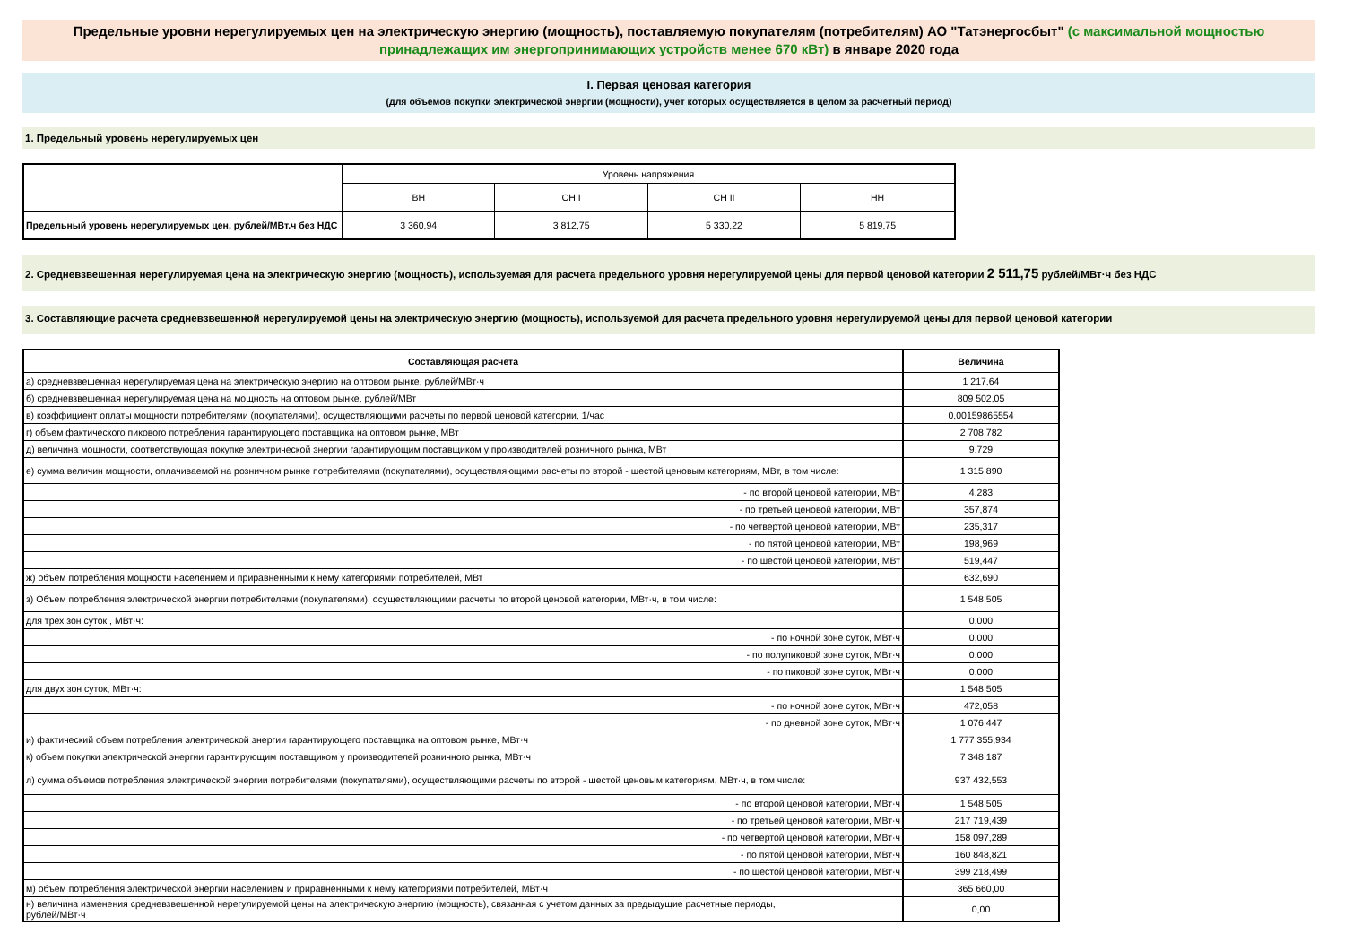Предельные уровни нерегулируемых цен на электрическую энергию (мощность), поставляемую покупателям (потребителям) АО "Татэнергосбыт" (с максимальной мощностью принадлежащих им энергопринимающих устройств менее 670 кВт) в январе 2020 года
I. Первая ценовая категория
(для объемов покупки электрической энергии (мощности), учет которых осуществляется в целом за расчетный период)
1. Предельный уровень нерегулируемых цен
| | Уровень напряжения | | | |
| | ВН | СН I | СН II | НН |
| Предельный уровень нерегулируемых цен, рублей/МВт.ч без НДС | 3 360,94 | 3 812,75 | 5 330,22 | 5 819,75 |
2. Средневзвешенная нерегулируемая цена на электрическую энергию (мощность), используемая для расчета предельного уровня нерегулируемой цены для первой ценовой категории 2 511,75 рублей/МВт·ч без НДС
3. Составляющие расчета средневзвешенной нерегулируемой цены на электрическую энергию (мощность), используемой для расчета предельного уровня нерегулируемой цены для первой ценовой категории
| Составляющая расчета | Величина |
| а) средневзвешенная нерегулируемая цена на электрическую энергию на оптовом рынке, рублей/МВт·ч | 1 217,64 |
| б) средневзвешенная нерегулируемая цена на мощность на оптовом рынке, рублей/МВт | 809 502,05 |
| в) коэффициент оплаты мощности потребителями (покупателями), осуществляющими расчеты по первой ценовой категории, 1/час | 0,00159865554 |
| г) объем фактического пикового потребления гарантирующего поставщика на оптовом рынке, МВт | 2 708,782 |
| д) величина мощности, соответствующая покупке электрической энергии гарантирующим поставщиком у производителей розничного рынка, МВт | 9,729 |
| е) сумма величин мощности, оплачиваемой на розничном рынке потребителями (покупателями), осуществляющими расчеты по второй - шестой ценовым категориям, МВт, в том числе: | 1 315,890 |
| - по второй ценовой категории, МВт | 4,283 |
| - по третьей ценовой категории, МВт | 357,874 |
| - по четвертой ценовой категории, МВт | 235,317 |
| - по пятой ценовой категории, МВт | 198,969 |
| - по шестой ценовой категории, МВт | 519,447 |
| ж) объем потребления мощности населением и приравненными к нему категориями потребителей, МВт | 632,690 |
| з) Объем потребления электрической энергии потребителями (покупателями), осуществляющими расчеты по второй ценовой категории, МВт·ч, в том числе: | 1 548,505 |
| для трех зон суток , МВт·ч: | 0,000 |
| - по ночной зоне суток, МВт·ч | 0,000 |
| - по полупиковой зоне суток, МВт·ч | 0,000 |
| - по пиковой зоне суток, МВт·ч | 0,000 |
| для двух зон суток, МВт·ч: | 1 548,505 |
| - по ночной зоне суток, МВт·ч | 472,058 |
| - по дневной зоне суток, МВт·ч | 1 076,447 |
| и) фактический объем потребления электрической энергии гарантирующего поставщика на оптовом рынке, МВт·ч | 1 777 355,934 |
| к) объем покупки электрической энергии гарантирующим поставщиком у производителей розничного рынка, МВт·ч | 7 348,187 |
| л) сумма объемов потребления электрической энергии потребителями (покупателями), осуществляющими расчеты по второй - шестой ценовым категориям, МВт·ч, в том числе: | 937 432,553 |
| - по второй ценовой категории, МВт·ч | 1 548,505 |
| - по третьей ценовой категории, МВт·ч | 217 719,439 |
| - по четвертой ценовой категории, МВт·ч | 158 097,289 |
| - по пятой ценовой категории, МВт·ч | 160 848,821 |
| - по шестой ценовой категории, МВт·ч | 399 218,499 |
| м) объем потребления электрической энергии населением и приравненными к нему категориями потребителей, МВт·ч | 365 660,00 |
| н) величина изменения средневзвешенной нерегулируемой цены на электрическую энергию (мощность), связанная с учетом данных за предыдущие расчетные периоды, рублей/МВт·ч | 0,00 |